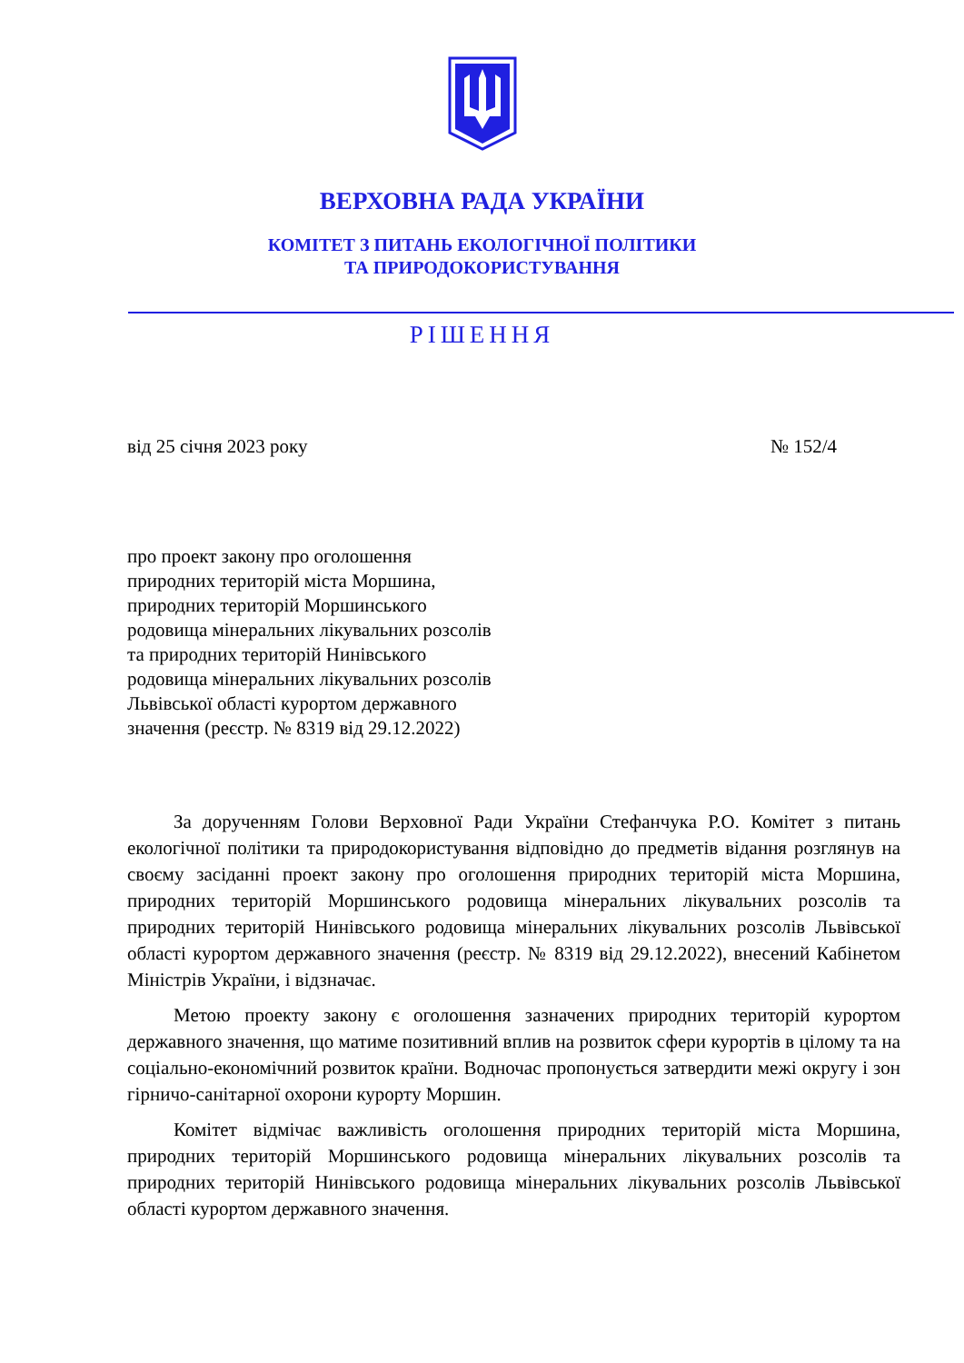ВЕРХОВНА РАДА УКРАЇНИ
КОМІТЕТ З ПИТАНЬ ЕКОЛОГІЧНОЇ ПОЛІТИКИ
ТА ПРИРОДОКОРИСТУВАННЯ
РІШЕННЯ
від 25 січня 2023 року № 152/4
про проект закону про оголошення
природних територій міста Моршина,
природних територій Моршинського
родовища мінеральних лікувальних розсолів
та природних територій Нинівського
родовища мінеральних лікувальних розсолів
Львівської області курортом державного
значення (реєстр. № 8319 від 29.12.2022)
За дорученням Голови Верховної Ради України Стефанчука Р.О. Комітет з питань екологічної політики та природокористування відповідно до предметів відання розглянув на своєму засіданні проект закону про оголошення природних територій міста Моршина, природних територій Моршинського родовища мінеральних лікувальних розсолів та природних територій Нинівського родовища мінеральних лікувальних розсолів Львівської області курортом державного значення (реєстр. № 8319 від 29.12.2022), внесений Кабінетом Міністрів України, і відзначає.
Метою проекту закону є оголошення зазначених природних територій курортом державного значення, що матиме позитивний вплив на розвиток сфери курортів в цілому та на соціально-економічний розвиток країни. Водночас пропонується затвердити межі округу і зон гірничо-санітарної охорони курорту Моршин.
Комітет відмічає важливість оголошення природних територій міста Моршина, природних територій Моршинського родовища мінеральних лікувальних розсолів та природних територій Нинівського родовища мінеральних лікувальних розсолів Львівської області курортом державного значення.